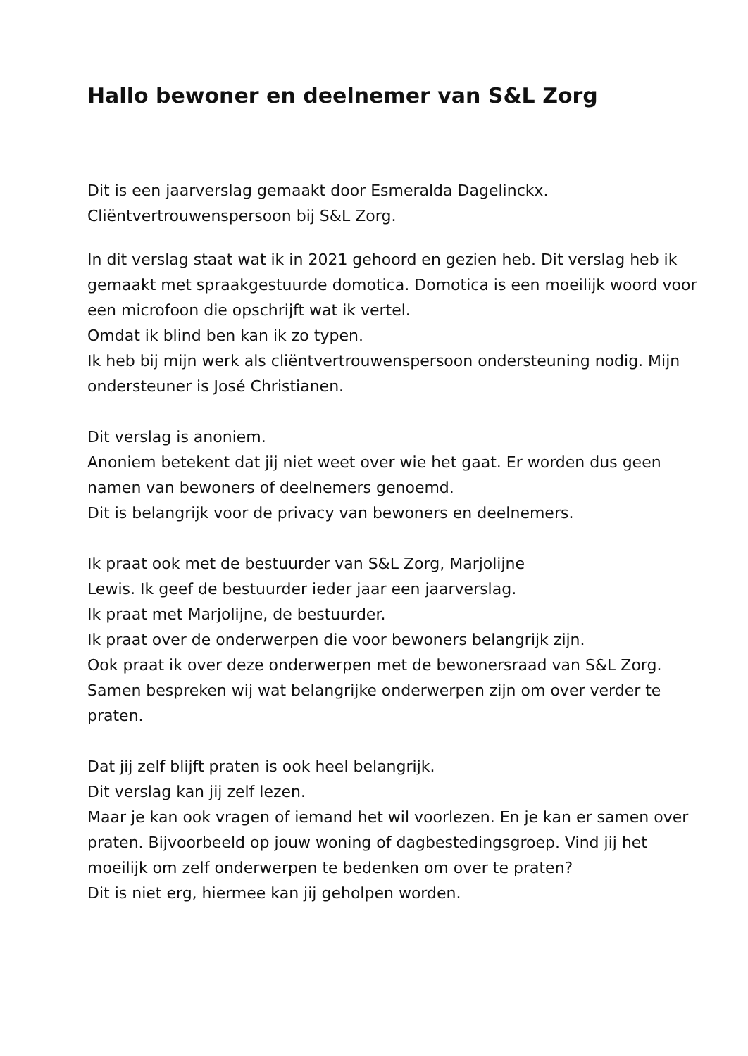Hallo bewoner en deelnemer van S&L Zorg
Dit is een jaarverslag gemaakt door Esmeralda Dagelinckx.
Cliëntvertrouwenspersoon bij S&L Zorg.
In dit verslag staat wat ik in 2021 gehoord en gezien heb. Dit verslag heb ik gemaakt met spraakgestuurde domotica. Domotica is een moeilijk woord voor een microfoon die opschrijft wat ik vertel.
Omdat ik blind ben kan ik zo typen.
Ik heb bij mijn werk als cliëntvertrouwenspersoon ondersteuning nodig. Mijn ondersteuner is José Christianen.
Dit verslag is anoniem.
Anoniem betekent dat jij niet weet over wie het gaat. Er worden dus geen namen van bewoners of deelnemers genoemd.
Dit is belangrijk voor de privacy van bewoners en deelnemers.
Ik praat ook met de bestuurder van S&L Zorg, Marjolijne
Lewis. Ik geef de bestuurder ieder jaar een jaarverslag.
Ik praat met Marjolijne, de bestuurder.
Ik praat over de onderwerpen die voor bewoners belangrijk zijn.
Ook praat ik over deze onderwerpen met de bewonersraad van S&L Zorg. Samen bespreken wij wat belangrijke onderwerpen zijn om over verder te praten.
Dat jij zelf blijft praten is ook heel belangrijk.
Dit verslag kan jij zelf lezen.
Maar je kan ook vragen of iemand het wil voorlezen. En je kan er samen over praten. Bijvoorbeeld op jouw woning of dagbestedingsgroep. Vind jij het moeilijk om zelf onderwerpen te bedenken om over te praten?
Dit is niet erg, hiermee kan jij geholpen worden.